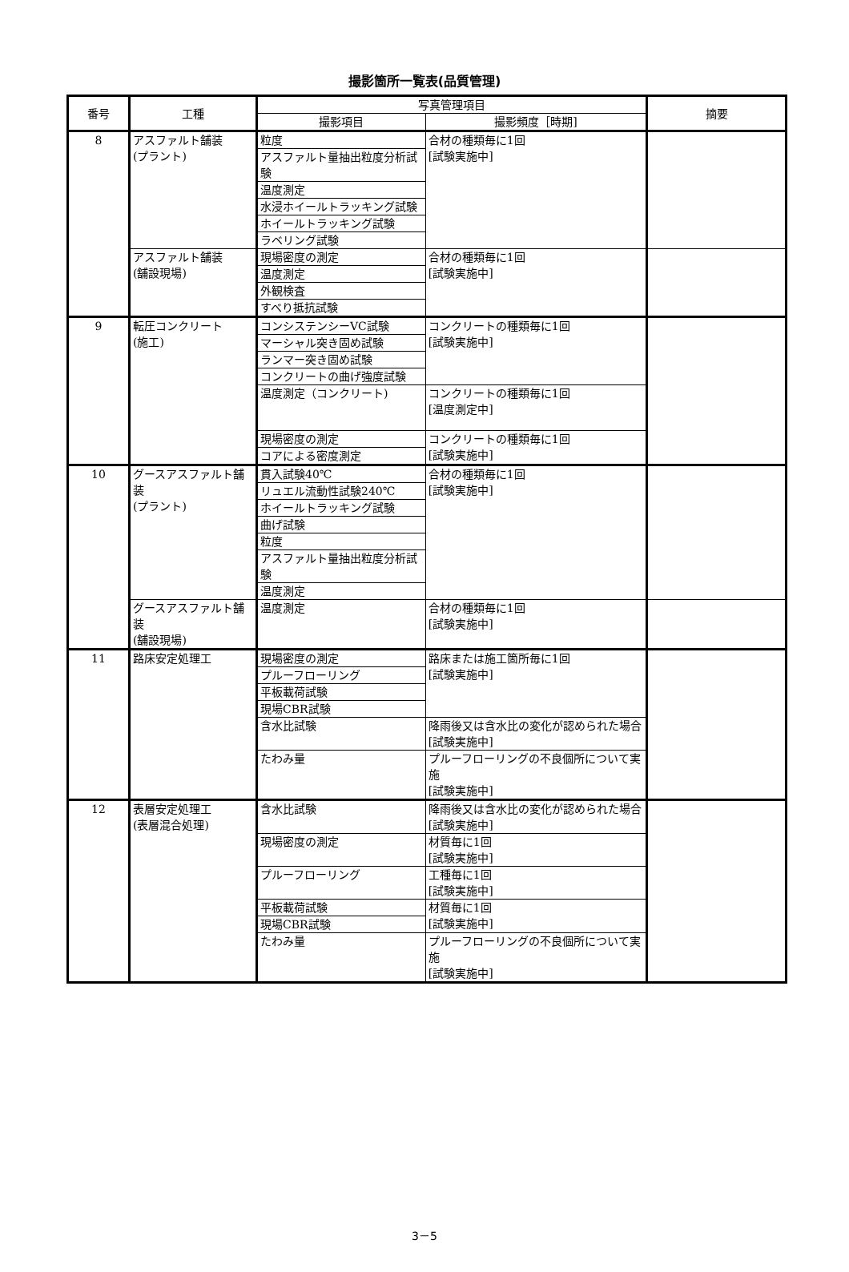撮影箇所一覧表(品質管理)
| 番号 | 工種 | 写真管理項目 | | 摘要 |
| --- | --- | --- | --- | --- |
| | | 撮影項目 | 撮影頻度［時期] | |
| 8 | アスファルト舗装 (プラント) | 粒度 | 合材の種類毎に1回 [試験実施中] | |
| | | アスファルト量抽出粒度分析試験 | | |
| | | 温度測定 | | |
| | | 水浸ホイールトラッキング試験 | | |
| | | ホイールトラッキング試験 | | |
| | | ラベリング試験 | | |
| | アスファルト舗装 (舗設現場) | 現場密度の測定 | 合材の種類毎に1回 [試験実施中] | |
| | | 温度測定 | | |
| | | 外観検査 | | |
| | | すべり抵抗試験 | | |
| 9 | 転圧コンクリート (施工) | コンシステンシーVC試験 | コンクリートの種類毎に1回 [試験実施中] | |
| | | マーシャル突き固め試験 | | |
| | | ランマー突き固め試験 | | |
| | | コンクリートの曲げ強度試験 | | |
| | | 温度測定（コンクリート) | コンクリートの種類毎に1回 [温度測定中] | |
| | | 現場密度の測定 | コンクリートの種類毎に1回 [試験実施中] | |
| | | コアによる密度測定 | | |
| 10 | グースアスファルト舗装 (プラント) | 貫入試験40℃ | 合材の種類毎に1回 [試験実施中] | |
| | | リュエル流動性試験240℃ | | |
| | | ホイールトラッキング試験 | | |
| | | 曲げ試験 | | |
| | | 粒度 | | |
| | | アスファルト量抽出粒度分析試験 | | |
| | | 温度測定 | | |
| | グースアスファルト舗装 (舗設現場) | 温度測定 | 合材の種類毎に1回 [試験実施中] | |
| 11 | 路床安定処理工 | 現場密度の測定 | 路床または施工箇所毎に1回 [試験実施中] | |
| | | プルーフローリング | | |
| | | 平板載荷試験 | | |
| | | 現場CBR試験 | | |
| | | 含水比試験 | 降雨後又は含水比の変化が認められた場合 [試験実施中] | |
| | | たわみ量 | プルーフローリングの不良個所について実施 [試験実施中] | |
| 12 | 表層安定処理工 (表層混合処理) | 含水比試験 | 降雨後又は含水比の変化が認められた場合 [試験実施中] | |
| | | 現場密度の測定 | 材質毎に1回 [試験実施中] | |
| | | プルーフローリング | 工種毎に1回 [試験実施中] | |
| | | 平板載荷試験 | 材質毎に1回 [試験実施中] | |
| | | 現場CBR試験 | | |
| | | たわみ量 | プルーフローリングの不良個所について実施 [試験実施中] | |
3－5